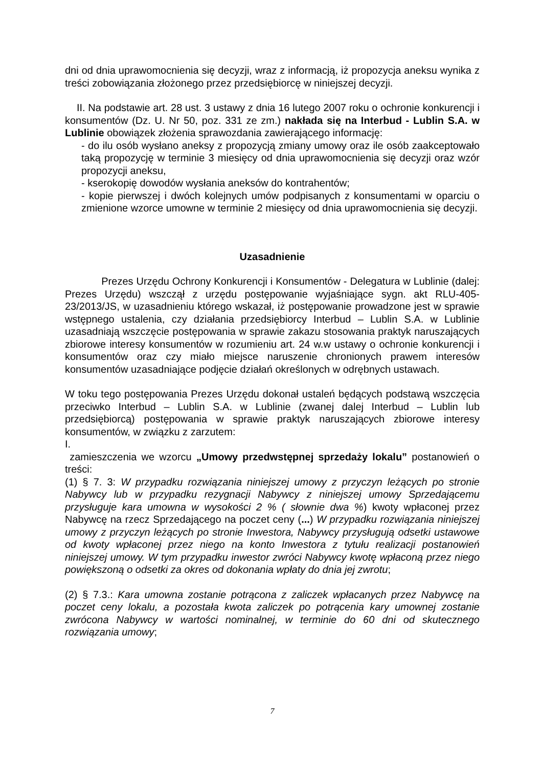dni od dnia uprawomocnienia się decyzji, wraz z informacją, iż propozycja aneksu wynika z treści zobowiązania złożonego przez przedsiębiorcę w niniejszej decyzji.
II. Na podstawie art. 28 ust. 3 ustawy z dnia 16 lutego 2007 roku o ochronie konkurencji i konsumentów (Dz. U. Nr 50, poz. 331 ze zm.) nakłada się na Interbud - Lublin S.A. w Lublinie obowiązek złożenia sprawozdania zawierającego informację:
- do ilu osób wysłano aneksy z propozycją zmiany umowy oraz ile osób zaakceptowało taką propozycję w terminie 3 miesięcy od dnia uprawomocnienia się decyzji oraz wzór propozycji aneksu,
- kserokopię dowodów wysłania aneksów do kontrahentów;
- kopie pierwszej i dwóch kolejnych umów podpisanych z konsumentami w oparciu o zmienione wzorce umowne w terminie 2 miesięcy od dnia uprawomocnienia się decyzji.
Uzasadnienie
Prezes Urzędu Ochrony Konkurencji i Konsumentów - Delegatura w Lublinie (dalej: Prezes Urzędu) wszczął z urzędu postępowanie wyjaśniające sygn. akt RLU-405-23/2013/JS, w uzasadnieniu którego wskazał, iż postępowanie prowadzone jest w sprawie wstępnego ustalenia, czy działania przedsiębiorcy Interbud – Lublin S.A. w Lublinie uzasadniają wszczęcie postępowania w sprawie zakazu stosowania praktyk naruszających zbiorowe interesy konsumentów w rozumieniu art. 24 w.w ustawy o ochronie konkurencji i konsumentów oraz czy miało miejsce naruszenie chronionych prawem interesów konsumentów uzasadniające podjęcie działań określonych w odrębnych ustawach.
W toku tego postępowania Prezes Urzędu dokonał ustaleń będących podstawą wszczęcia przeciwko Interbud – Lublin S.A. w Lublinie (zwanej dalej Interbud – Lublin lub przedsiębiorcą) postępowania w sprawie praktyk naruszających zbiorowe interesy konsumentów, w związku z zarzutem:
I.
zamieszczenia we wzorcu „Umowy przedwstępnej sprzedaży lokalu” postanowień o treści:
(1) § 7. 3: W przypadku rozwiązania niniejszej umowy z przyczyn leżących po stronie Nabywcy lub w przypadku rezygnacji Nabywcy z niniejszej umowy Sprzedającemu przysługuje kara umowna w wysokości 2 % ( słownie dwa %) kwoty wpłaconej przez Nabywcę na rzecz Sprzedającego na poczet ceny (...) W przypadku rozwiązania niniejszej umowy z przyczyn leżących po stronie Inwestora, Nabywcy przysługują odsetki ustawowe od kwoty wpłaconej przez niego na konto Inwestora z tytułu realizacji postanowień niniejszej umowy. W tym przypadku inwestor zwróci Nabywcy kwotę wpłaconą przez niego powiększoną o odsetki za okres od dokonania wpłaty do dnia jej zwrotu;
(2) § 7.3.: Kara umowna zostanie potrącona z zaliczek wpłacanych przez Nabywcę na poczet ceny lokalu, a pozostała kwota zaliczek po potrącenia kary umownej zostanie zwrócona Nabywcy w wartości nominalnej, w terminie do 60 dni od skutecznego rozwiązania umowy;
7